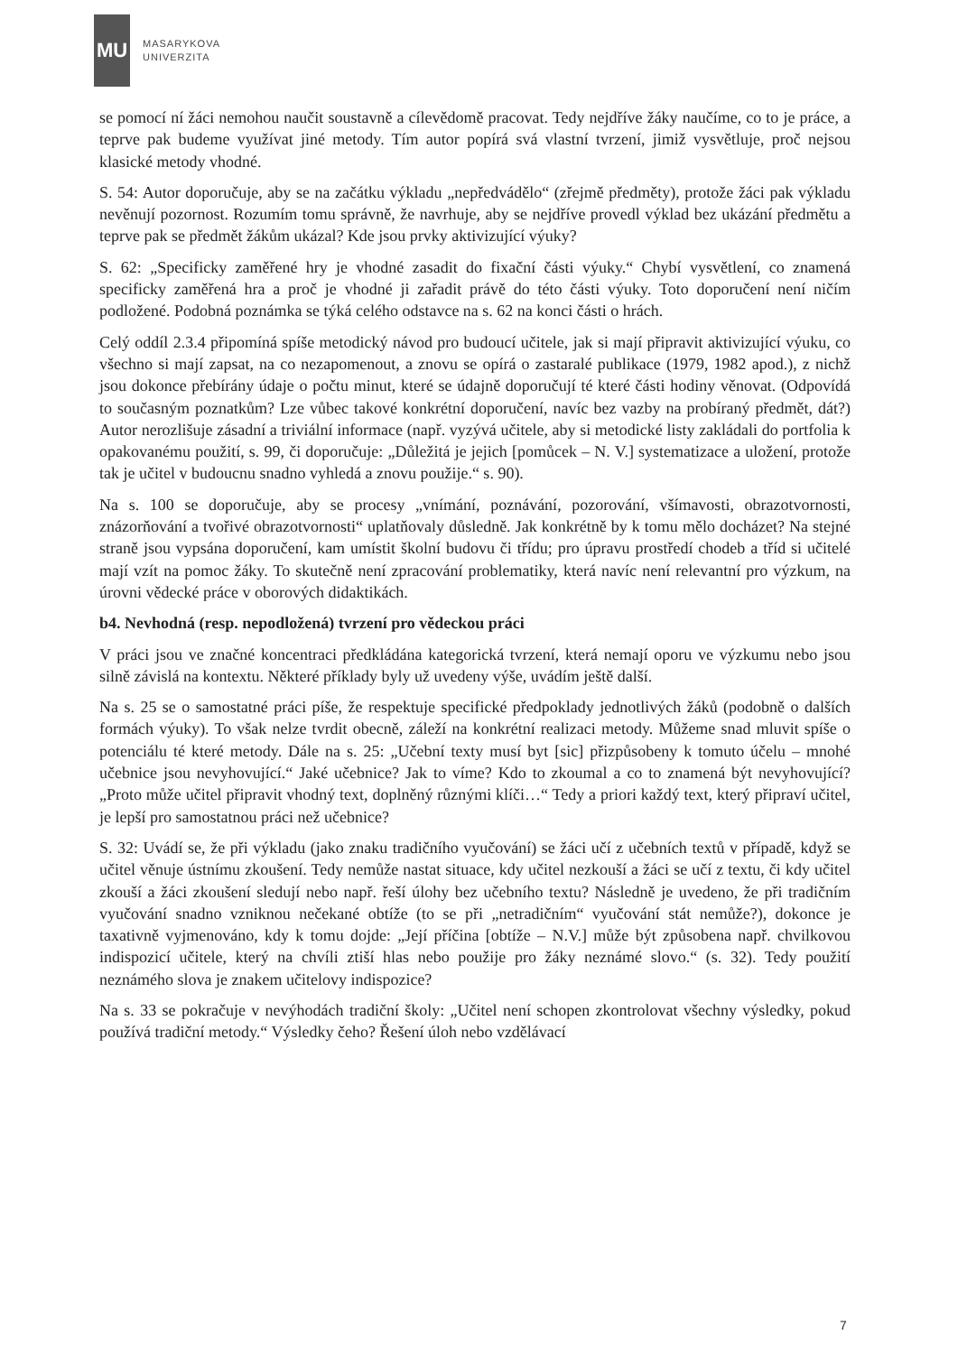MU
MASARYKOVA
UNIVERZITA
se pomocí ní žáci nemohou naučit soustavně a cílevědomě pracovat. Tedy nejdříve žáky naučíme, co to je práce, a teprve pak budeme využívat jiné metody. Tím autor popírá svá vlastní tvrzení, jimiž vysvětluje, proč nejsou klasické metody vhodné.
S. 54: Autor doporučuje, aby se na začátku výkladu „nepředvádělo“ (zřejmě předměty), protože žáci pak výkladu nevěnují pozornost. Rozumím tomu správně, že navrhuje, aby se nejdříve provedl výklad bez ukázání předmětu a teprve pak se předmět žákům ukázal? Kde jsou prvky aktivizující výuky?
S. 62: „Specificky zaměřené hry je vhodné zasadit do fixační části výuky.“ Chybí vysvětlení, co znamená specificky zaměřená hra a proč je vhodné ji zařadit právě do této části výuky. Toto doporučení není ničím podložené. Podobná poznámka se týká celého odstavce na s. 62 na konci části o hrách.
Celý oddíl 2.3.4 připomíná spíše metodický návod pro budoucí učitele, jak si mají připravit aktivizující výuku, co všechno si mají zapsat, na co nezapomenout, a znovu se opírá o zastaralé publikace (1979, 1982 apod.), z nichž jsou dokonce přebírány údaje o počtu minut, které se údajně doporučují té které části hodiny věnovat. (Odpovídá to současným poznatkům? Lze vůbec takové konkrétní doporučení, navíc bez vazby na probíraný předmět, dát?) Autor nerozlišuje zásadní a triviální informace (např. vyzývá učitele, aby si metodické listy zakládali do portfolia k opakovanému použití, s. 99, či doporučuje: „Důležitá je jejich [pomůcek – N. V.] systematizace a uložení, protože tak je učitel v budoucnu snadno vyhledá a znovu použije.“ s. 90).
Na s. 100 se doporučuje, aby se procesy „vnímání, poznávání, pozorování, všímavosti, obrazotvornosti, znázorňování a tvořivé obrazotvornosti“ uplatňovaly důsledně. Jak konkrétně by k tomu mělo docházet? Na stejné straně jsou vypsána doporučení, kam umístit školní budovu či třídu; pro úpravu prostředí chodeb a tříd si učitelé mají vzít na pomoc žáky. To skutečně není zpracování problematiky, která navíc není relevantní pro výzkum, na úrovni vědecké práce v oborových didaktikách.
b4. Nevhodná (resp. nepodložená) tvrzení pro vědeckou práci
V práci jsou ve značné koncentraci předkládána kategorická tvrzení, která nemají oporu ve výzkumu nebo jsou silně závislá na kontextu. Některé příklady byly už uvedeny výše, uvádím ještě další.
Na s. 25 se o samostatné práci píše, že respektuje specifické předpoklady jednotlivých žáků (podobně o dalších formách výuky). To však nelze tvrdit obecně, záleží na konkrétní realizaci metody. Můžeme snad mluvit spíše o potenciálu té které metody. Dále na s. 25: „Učební texty musí byt [sic] přizpůsobeny k tomuto účelu – mnohé učebnice jsou nevyhovující.“ Jaké učebnice? Jak to víme? Kdo to zkoumal a co to znamená být nevyhovující? „Proto může učitel připravit vhodný text, doplněný různými klíči…“ Tedy a priori každý text, který připraví učitel, je lepší pro samostatnou práci než učebnice?
S. 32: Uvádí se, že při výkladu (jako znaku tradičního vyučování) se žáci učí z učebních textů v případě, když se učitel věnuje ústnímu zkoušení. Tedy nemůže nastat situace, kdy učitel nezkouší a žáci se učí z textu, či kdy učitel zkouší a žáci zkoušení sledují nebo např. řeší úlohy bez učebního textu? Následně je uvedeno, že při tradičním vyučování snadno vzniknou nečekané obtíže (to se při „netradičním“ vyučování stát nemůže?), dokonce je taxativně vyjmenováno, kdy k tomu dojde: „Její příčina [obtíže – N.V.] může být způsobena např. chvilkovou indispozicí učitele, který na chvíli ztiší hlas nebo použije pro žáky neznámé slovo.“ (s. 32). Tedy použití neznámého slova je znakem učitelovy indispozice?
Na s. 33 se pokračuje v nevýhodách tradiční školy: „Učitel není schopen zkontrolovat všechny výsledky, pokud používá tradiční metody.“ Výsledky čeho? Řešení úloh nebo vzdělávací
7